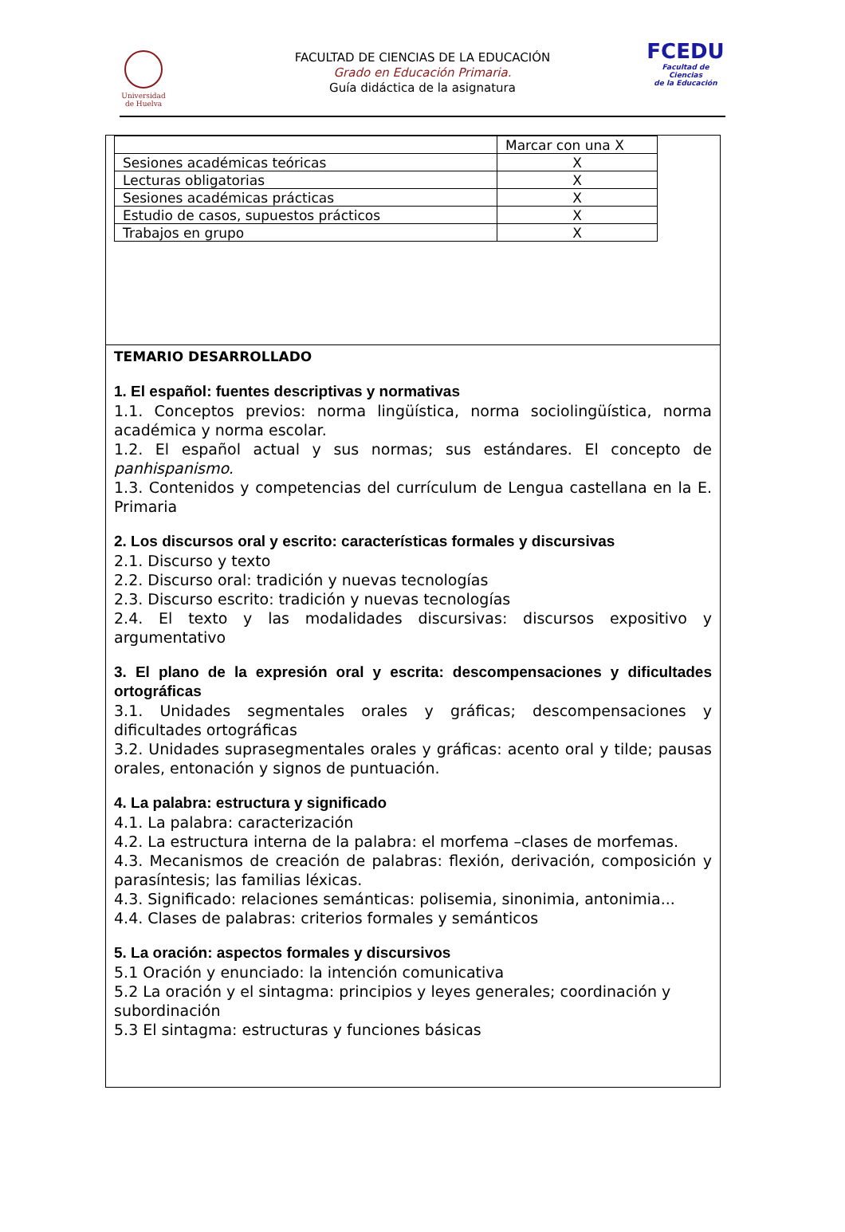Universidad
de Huelva
FACULTAD DE CIENCIAS DE LA EDUCACIÓN
Grado en Educación Primaria.
Guía didáctica de la asignatura
FCEDU
Facultad de Ciencias
de la Educación
| | Marcar con una X |
| Sesiones académicas teóricas | X |
| Lecturas obligatorias | X |
| Sesiones académicas prácticas | X |
| Estudio de casos, supuestos prácticos | X |
| Trabajos en grupo | X |
TEMARIO DESARROLLADO
1. El español: fuentes descriptivas y normativas
1.1. Conceptos previos: norma lingüística, norma sociolingüística, norma académica y norma escolar.
1.2. El español actual y sus normas; sus estándares. El concepto de panhispanismo.
1.3. Contenidos y competencias del currículum de Lengua castellana en la E. Primaria
2. Los discursos oral y escrito: características formales y discursivas
2.1. Discurso y texto
2.2. Discurso oral: tradición y nuevas tecnologías
2.3. Discurso escrito: tradición y nuevas tecnologías
2.4. El texto y las modalidades discursivas: discursos expositivo y argumentativo
3. El plano de la expresión oral y escrita: descompensaciones y dificultades ortográficas
3.1. Unidades segmentales orales y gráficas; descompensaciones y dificultades ortográficas
3.2. Unidades suprasegmentales orales y gráficas: acento oral y tilde; pausas orales, entonación y signos de puntuación.
4. La palabra: estructura y significado
4.1. La palabra: caracterización
4.2. La estructura interna de la palabra: el morfema –clases de morfemas.
4.3. Mecanismos de creación de palabras: flexión, derivación, composición y parasíntesis; las familias léxicas.
4.3. Significado: relaciones semánticas: polisemia, sinonimia, antonimia...
4.4. Clases de palabras: criterios formales y semánticos
5. La oración: aspectos formales y discursivos
5.1 Oración y enunciado: la intención comunicativa
5.2 La oración y el sintagma: principios y leyes generales; coordinación y subordinación
5.3 El sintagma: estructuras y funciones básicas